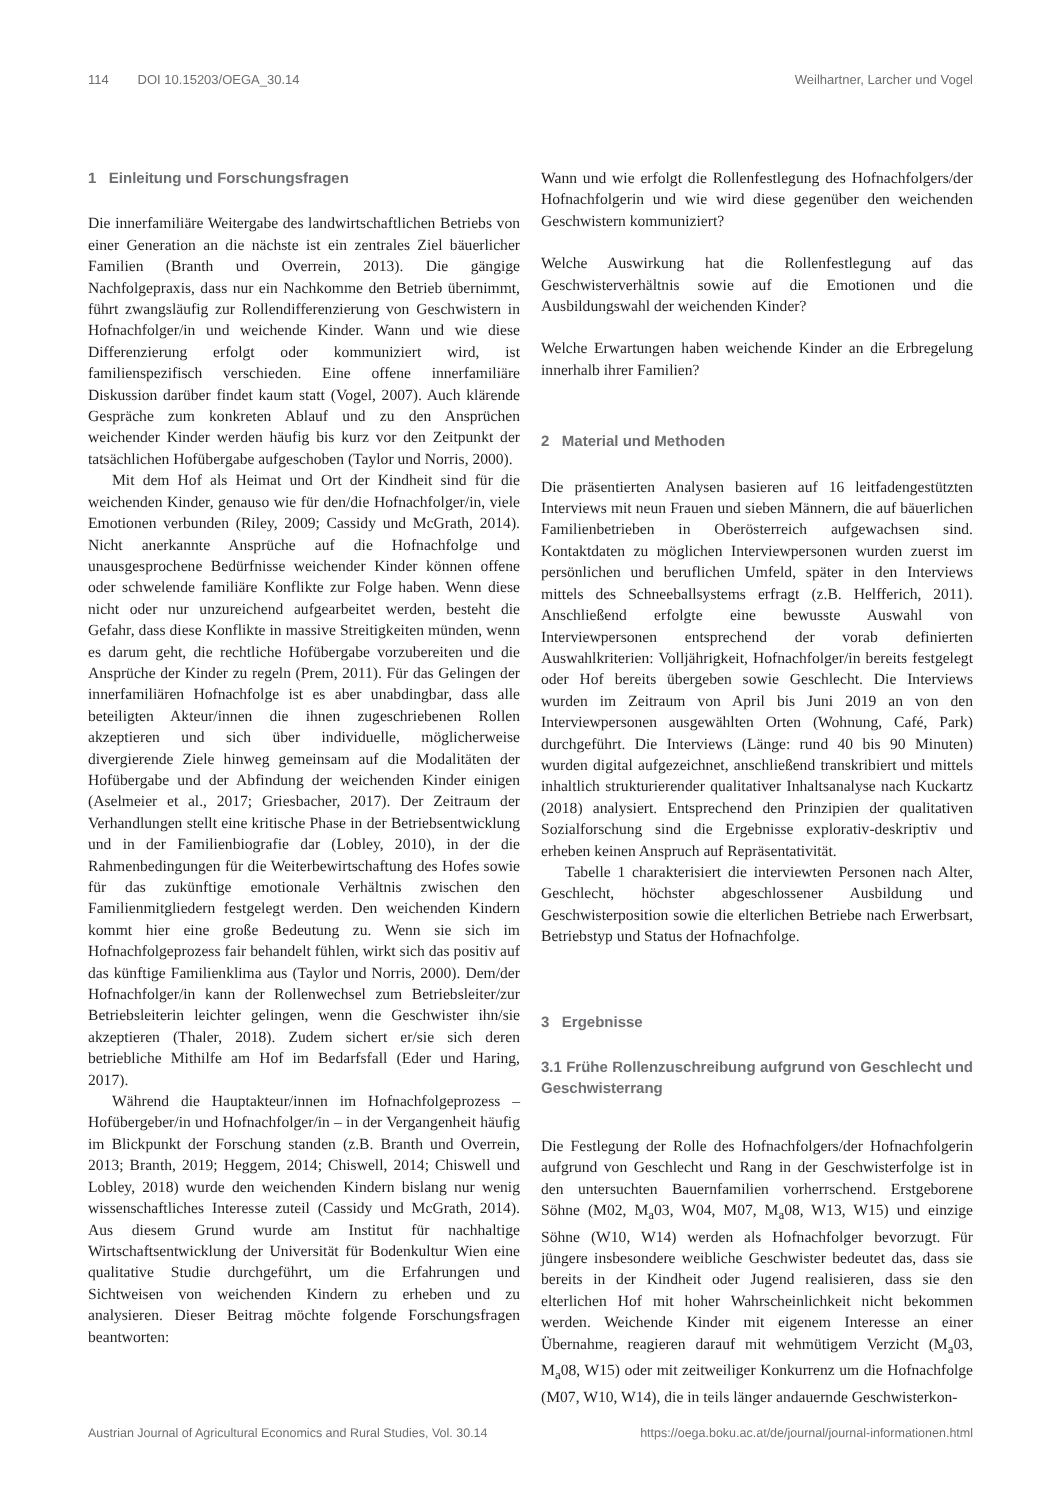114 DOI 10.15203/OEGA_30.14 Weilhartner, Larcher und Vogel
1 Einleitung und Forschungsfragen
Die innerfamiliäre Weitergabe des landwirtschaftlichen Betriebs von einer Generation an die nächste ist ein zentrales Ziel bäuerlicher Familien (Branth und Overrein, 2013). Die gängige Nachfolgepraxis, dass nur ein Nachkomme den Betrieb übernimmt, führt zwangsläufig zur Rollendifferenzierung von Geschwistern in Hofnachfolger/in und weichende Kinder. Wann und wie diese Differenzierung erfolgt oder kommuniziert wird, ist familienspezifisch verschieden. Eine offene innerfamiliäre Diskussion darüber findet kaum statt (Vogel, 2007). Auch klärende Gespräche zum konkreten Ablauf und zu den Ansprüchen weichender Kinder werden häufig bis kurz vor den Zeitpunkt der tatsächlichen Hofübergabe aufgeschoben (Taylor und Norris, 2000).
Mit dem Hof als Heimat und Ort der Kindheit sind für die weichenden Kinder, genauso wie für den/die Hofnachfolger/in, viele Emotionen verbunden (Riley, 2009; Cassidy und McGrath, 2014). Nicht anerkannte Ansprüche auf die Hofnachfolge und unausgesprochene Bedürfnisse weichender Kinder können offene oder schwelende familiäre Konflikte zur Folge haben. Wenn diese nicht oder nur unzureichend aufgearbeitet werden, besteht die Gefahr, dass diese Konflikte in massive Streitigkeiten münden, wenn es darum geht, die rechtliche Hofübergabe vorzubereiten und die Ansprüche der Kinder zu regeln (Prem, 2011). Für das Gelingen der innerfamiliären Hofnachfolge ist es aber unabdingbar, dass alle beteiligten Akteur/innen die ihnen zugeschriebenen Rollen akzeptieren und sich über individuelle, möglicherweise divergierende Ziele hinweg gemeinsam auf die Modalitäten der Hofübergabe und der Abfindung der weichenden Kinder einigen (Aselmeier et al., 2017; Griesbacher, 2017). Der Zeitraum der Verhandlungen stellt eine kritische Phase in der Betriebsentwicklung und in der Familienbiografie dar (Lobley, 2010), in der die Rahmenbedingungen für die Weiterbewirtschaftung des Hofes sowie für das zukünftige emotionale Verhältnis zwischen den Familienmitgliedern festgelegt werden. Den weichenden Kindern kommt hier eine große Bedeutung zu. Wenn sie sich im Hofnachfolgeprozess fair behandelt fühlen, wirkt sich das positiv auf das künftige Familienklima aus (Taylor und Norris, 2000). Dem/der Hofnachfolger/in kann der Rollenwechsel zum Betriebsleiter/zur Betriebsleiterin leichter gelingen, wenn die Geschwister ihn/sie akzeptieren (Thaler, 2018). Zudem sichert er/sie sich deren betriebliche Mithilfe am Hof im Bedarfsfall (Eder und Haring, 2017).
Während die Hauptakteur/innen im Hofnachfolgeprozess – Hofübergeber/in und Hofnachfolger/in – in der Vergangenheit häufig im Blickpunkt der Forschung standen (z.B. Branth und Overrein, 2013; Branth, 2019; Heggem, 2014; Chiswell, 2014; Chiswell und Lobley, 2018) wurde den weichenden Kindern bislang nur wenig wissenschaftliches Interesse zuteil (Cassidy und McGrath, 2014). Aus diesem Grund wurde am Institut für nachhaltige Wirtschaftsentwicklung der Universität für Bodenkultur Wien eine qualitative Studie durchgeführt, um die Erfahrungen und Sichtweisen von weichenden Kindern zu erheben und zu analysieren. Dieser Beitrag möchte folgende Forschungsfragen beantworten:
Wann und wie erfolgt die Rollenfestlegung des Hofnachfolgers/der Hofnachfolgerin und wie wird diese gegenüber den weichenden Geschwistern kommuniziert?
Welche Auswirkung hat die Rollenfestlegung auf das Geschwisterverhältnis sowie auf die Emotionen und die Ausbildungswahl der weichenden Kinder?
Welche Erwartungen haben weichende Kinder an die Erbregelung innerhalb ihrer Familien?
2 Material und Methoden
Die präsentierten Analysen basieren auf 16 leitfadengestützten Interviews mit neun Frauen und sieben Männern, die auf bäuerlichen Familienbetrieben in Oberösterreich aufgewachsen sind. Kontaktdaten zu möglichen Interviewpersonen wurden zuerst im persönlichen und beruflichen Umfeld, später in den Interviews mittels des Schneeballsystems erfragt (z.B. Helfferich, 2011). Anschließend erfolgte eine bewusste Auswahl von Interviewpersonen entsprechend der vorab definierten Auswahlkriterien: Volljährigkeit, Hofnachfolger/in bereits festgelegt oder Hof bereits übergeben sowie Geschlecht. Die Interviews wurden im Zeitraum von April bis Juni 2019 an von den Interviewpersonen ausgewählten Orten (Wohnung, Café, Park) durchgeführt. Die Interviews (Länge: rund 40 bis 90 Minuten) wurden digital aufgezeichnet, anschließend transkribiert und mittels inhaltlich strukturierender qualitativer Inhaltsanalyse nach Kuckartz (2018) analysiert. Entsprechend den Prinzipien der qualitativen Sozialforschung sind die Ergebnisse explorativ-deskriptiv und erheben keinen Anspruch auf Repräsentativität.
Tabelle 1 charakterisiert die interviewten Personen nach Alter, Geschlecht, höchster abgeschlossener Ausbildung und Geschwisterposition sowie die elterlichen Betriebe nach Erwerbsart, Betriebstyp und Status der Hofnachfolge.
3 Ergebnisse
3.1 Frühe Rollenzuschreibung aufgrund von Geschlecht und Geschwisterrang
Die Festlegung der Rolle des Hofnachfolgers/der Hofnachfolgerin aufgrund von Geschlecht und Rang in der Geschwisterfolge ist in den untersuchten Bauernfamilien vorherrschend. Erstgeborene Söhne (M02, M<sub>a</sub>03, W04, M07, M<sub>a</sub>08, W13, W15) und einzige Söhne (W10, W14) werden als Hofnachfolger bevorzugt. Für jüngere insbesondere weibliche Geschwister bedeutet das, dass sie bereits in der Kindheit oder Jugend realisieren, dass sie den elterlichen Hof mit hoher Wahrscheinlichkeit nicht bekommen werden. Weichende Kinder mit eigenem Interesse an einer Übernahme, reagieren darauf mit wehmütigem Verzicht (M<sub>a</sub>03, M<sub>a</sub>08, W15) oder mit zeitweiliger Konkurrenz um die Hofnachfolge (M07, W10, W14), die in teils länger andauernde Geschwisterkon-
Austrian Journal of Agricultural Economics and Rural Studies, Vol. 30.14 https://oega.boku.ac.at/de/journal/journal-informationen.html